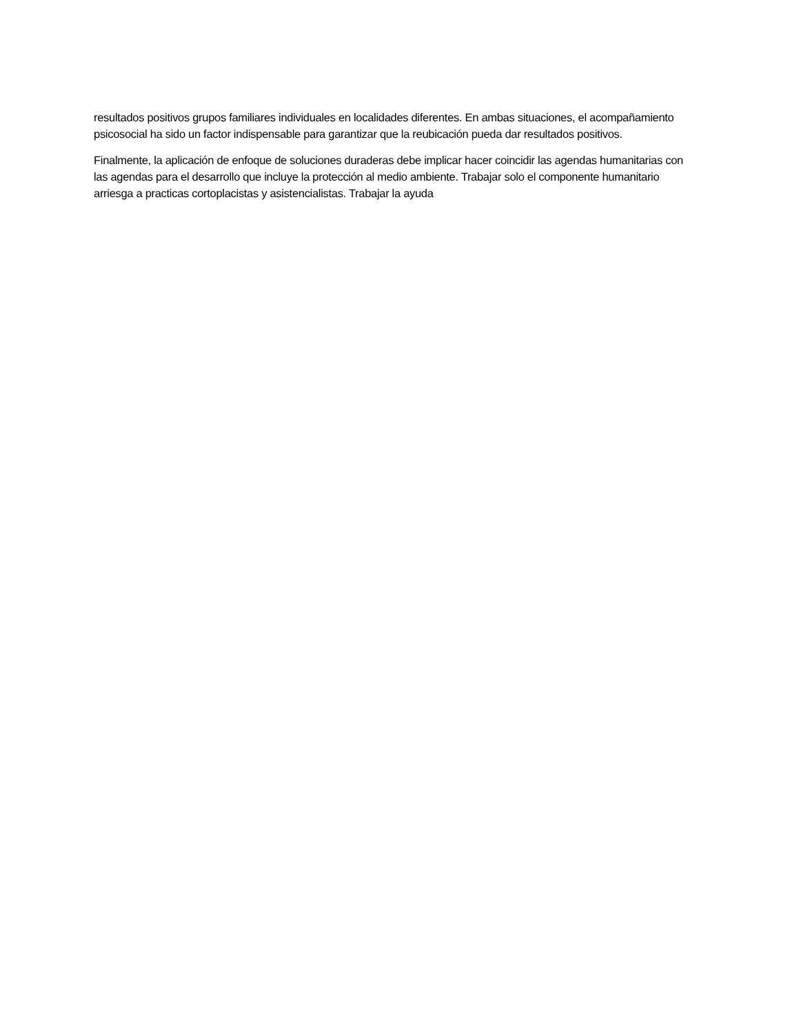resultados positivos grupos familiares individuales en localidades diferentes. En ambas situaciones, el acompañamiento psicosocial ha sido un factor indispensable para garantizar que la reubicación pueda dar resultados positivos.
Finalmente, la aplicación de enfoque de soluciones duraderas debe implicar hacer coincidir las agendas humanitarias con las agendas para el desarrollo que incluye la protección al medio ambiente. Trabajar solo el componente humanitario arriesga a practicas cortoplacistas y asistencialistas. Trabajar la ayuda